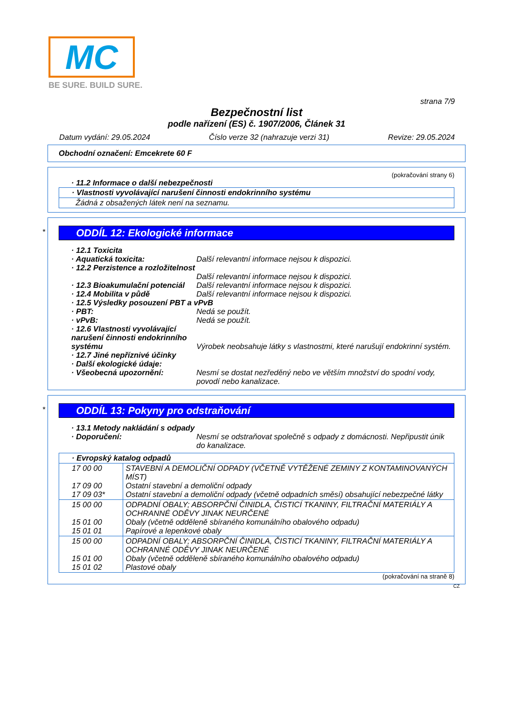MC
BE SURE. BUILD SURE.
strana 7/9
Bezpečnostní list
podle nařízení (ES) č. 1907/2006, Článek 31
Datum vydání: 29.05.2024 Číslo verze 32 (nahrazuje verzi 31) Revize: 29.05.2024
Obchodní označení: Emcekrete 60 F
(pokračování strany 6)
· 11.2 Informace o další nebezpečnosti
| · Vlastnosti vyvolávající narušení činnosti endokrinního systému |
| Žádná z obsažených látek není na seznamu. |
*
ODDÍL 12: Ekologické informace
· 12.1 Toxicita
· Aquatická toxicita: Další relevantní informace nejsou k dispozici.
· 12.2 Perzistence a rozložitelnost
Další relevantní informace nejsou k dispozici.
· 12.3 Bioakumulační potenciál
Další relevantní informace nejsou k dispozici.
· 12.4 Mobilita v půdě Další relevantní informace nejsou k dispozici.
· 12.5 Výsledky posouzení PBT a vPvB
· PBT: Nedá se použít.
· vPvB: Nedá se použít.
· 12.6 Vlastnosti vyvolávající narušení činnosti endokrinního systému
Výrobek neobsahuje látky s vlastnostmi, které narušují endokrinní systém.
· 12.7 Jiné nepříznivé účinky
· Další ekologické údaje:
· Všeobecná upozornění: Nesmí se dostat nezředěný nebo ve větším množství do spodní vody, povodí nebo kanalizace.
*
ODDÍL 13: Pokyny pro odstraňování
· 13.1 Metody nakládání s odpady
· Doporučení: Nesmí se odstraňovat společně s odpady z domácnosti. Nepřipustit únik do kanalizace.
| · Evropský katalog odpadů | |
| 17 00 00 17 09 00 17 09 03* | STAVEBNÍ A DEMOLIČNÍ ODPADY (VČETNĚ VYTĚŽENÉ ZEMINY Z KONTAMINOVANÝCH MÍST) Ostatní stavební a demoliční odpady Ostatní stavební a demoliční odpady (včetně odpadních směsí) obsahující nebezpečné látky |
| 15 00 00 15 01 00 15 01 01 | ODPADNÍ OBALY; ABSORPČNÍ ČINIDLA, ČISTICÍ TKANINY, FILTRAČNÍ MATERIÁLY A OCHRANNÉ ODĚVY JINAK NEURČENÉ Obaly (včetně odděleně sbíraného komunálního obalového odpadu) Papírové a lepenkové obaly |
| 15 00 00 15 01 00 15 01 02 | ODPADNÍ OBALY; ABSORPČNÍ ČINIDLA, ČISTICÍ TKANINY, FILTRAČNÍ MATERIÁLY A OCHRANNÉ ODĚVY JINAK NEURČENÉ Obaly (včetně odděleně sbíraného komunálního obalového odpadu) Plastové obaly |
(pokračování na straně 8)
CZ